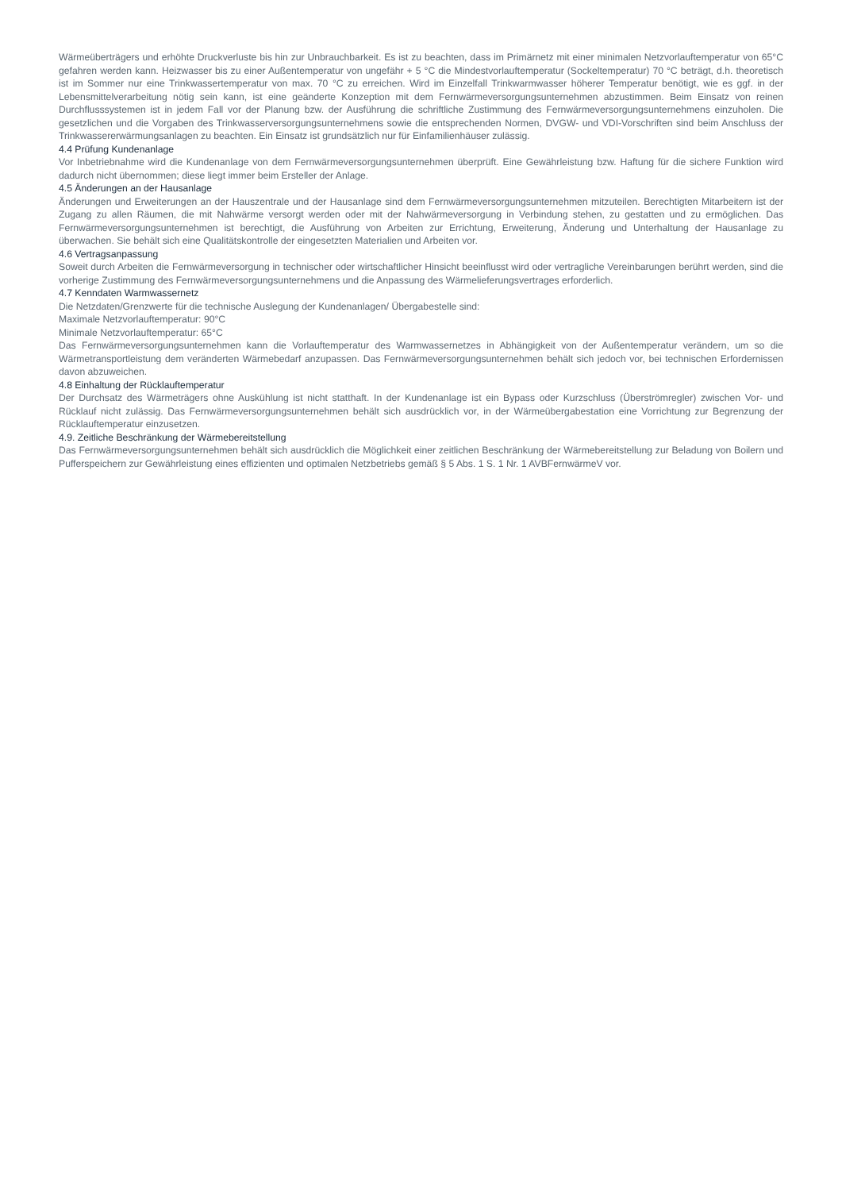Wärmeüberträgers und erhöhte Druckverluste bis hin zur Unbrauchbarkeit. Es ist zu beachten, dass im Primärnetz mit einer minimalen Netzvorlauftemperatur von 65°C gefahren werden kann. Heizwasser bis zu einer Außentemperatur von ungefähr + 5 °C die Mindestvorlauftemperatur (Sockeltemperatur) 70 °C beträgt, d.h. theoretisch ist im Sommer nur eine Trinkwassertemperatur von max. 70 °C zu erreichen. Wird im Einzelfall Trinkwarmwasser höherer Temperatur benötigt, wie es ggf. in der Lebensmittelverarbeitung nötig sein kann, ist eine geänderte Konzeption mit dem Fernwärmeversorgungsunternehmen abzustimmen. Beim Einsatz von reinen Durchflusssystemen ist in jedem Fall vor der Planung bzw. der Ausführung die schriftliche Zustimmung des Fernwärmeversorgungsunternehmens einzuholen. Die gesetzlichen und die Vorgaben des Trinkwasserversorgungsunternehmens sowie die entsprechenden Normen, DVGW- und VDI-Vorschriften sind beim Anschluss der Trinkwassererwärmungsanlagen zu beachten. Ein Einsatz ist grundsätzlich nur für Einfamilienhäuser zulässig.
4.4 Prüfung Kundenanlage
Vor Inbetriebnahme wird die Kundenanlage von dem Fernwärmeversorgungsunternehmen überprüft. Eine Gewährleistung bzw. Haftung für die sichere Funktion wird dadurch nicht übernommen; diese liegt immer beim Ersteller der Anlage.
4.5 Änderungen an der Hausanlage
Änderungen und Erweiterungen an der Hauszentrale und der Hausanlage sind dem Fernwärmeversorgungsunternehmen mitzuteilen. Berechtigten Mitarbeitern ist der Zugang zu allen Räumen, die mit Nahwärme versorgt werden oder mit der Nahwärmeversorgung in Verbindung stehen, zu gestatten und zu ermöglichen. Das Fernwärmeversorgungsunternehmen ist berechtigt, die Ausführung von Arbeiten zur Errichtung, Erweiterung, Änderung und Unterhaltung der Hausanlage zu überwachen. Sie behält sich eine Qualitätskontrolle der eingesetzten Materialien und Arbeiten vor.
4.6 Vertragsanpassung
Soweit durch Arbeiten die Fernwärmeversorgung in technischer oder wirtschaftlicher Hinsicht beeinflusst wird oder vertragliche Vereinbarungen berührt werden, sind die vorherige Zustimmung des Fernwärmeversorgungsunternehmens und die Anpassung des Wärmelieferungsvertrages erforderlich.
4.7 Kenndaten Warmwassernetz
Die Netzdaten/Grenzwerte für die technische Auslegung der Kundenanlagen/ Übergabestelle sind:
Maximale Netzvorlauftemperatur: 90°C
Minimale Netzvorlauftemperatur: 65°C
Das Fernwärmeversorgungsunternehmen kann die Vorlauftemperatur des Warmwassernetzes in Abhängigkeit von der Außentemperatur verändern, um so die Wärmetransportleistung dem veränderten Wärmebedarf anzupassen. Das Fernwärmeversorgungsunternehmen behält sich jedoch vor, bei technischen Erfordernissen davon abzuweichen.
4.8 Einhaltung der Rücklauftemperatur
Der Durchsatz des Wärmeträgers ohne Auskühlung ist nicht statthaft. In der Kundenanlage ist ein Bypass oder Kurzschluss (Überströmregler) zwischen Vor- und Rücklauf nicht zulässig. Das Fernwärmeversorgungsunternehmen behält sich ausdrücklich vor, in der Wärmeübergabestation eine Vorrichtung zur Begrenzung der Rücklauftemperatur einzusetzen.
4.9. Zeitliche Beschränkung der Wärmebereitstellung
Das Fernwärmeversorgungsunternehmen behält sich ausdrücklich die Möglichkeit einer zeitlichen Beschränkung der Wärmebereitstellung zur Beladung von Boilern und Pufferspeichern zur Gewährleistung eines effizienten und optimalen Netzbetriebs gemäß § 5 Abs. 1 S. 1 Nr. 1 AVBFernwärmeV vor.